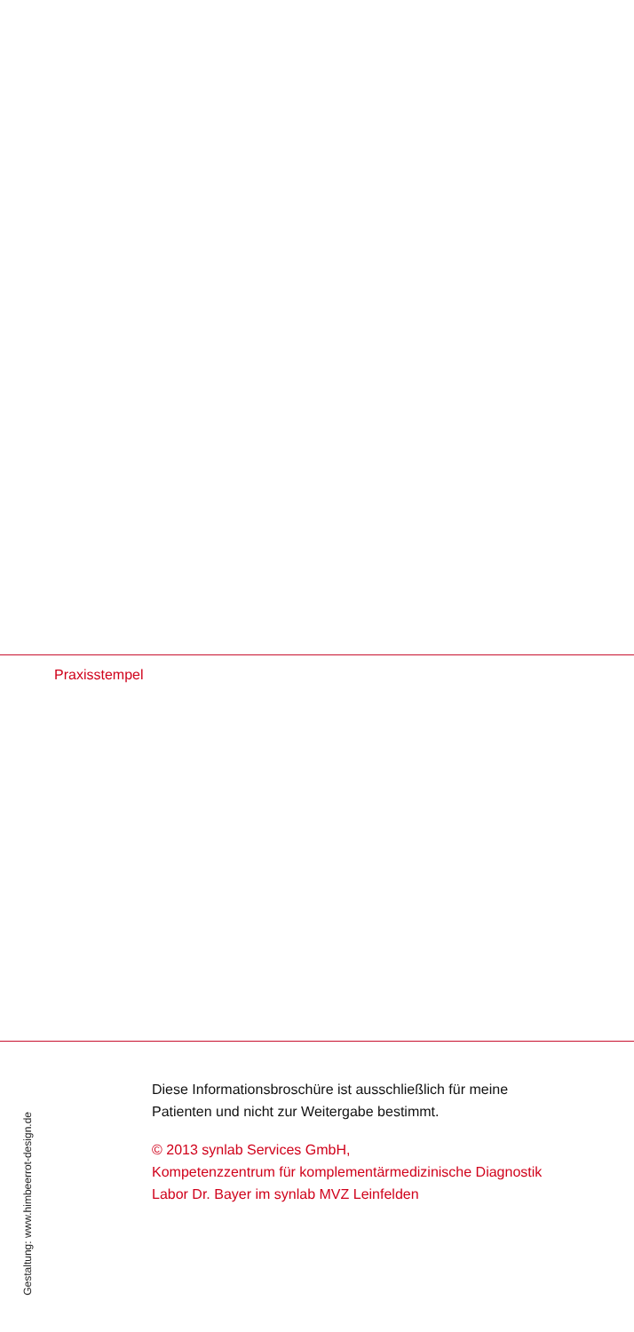Praxisstempel
Gestaltung: www.himbeerrot-design.de
Diese Informationsbroschüre ist ausschließlich für meine
Patienten und nicht zur Weitergabe bestimmt.
© 2013 synlab Services GmbH,
Kompetenzzentrum für komplementärmedizinische Diagnostik
Labor Dr. Bayer im synlab MVZ Leinfelden